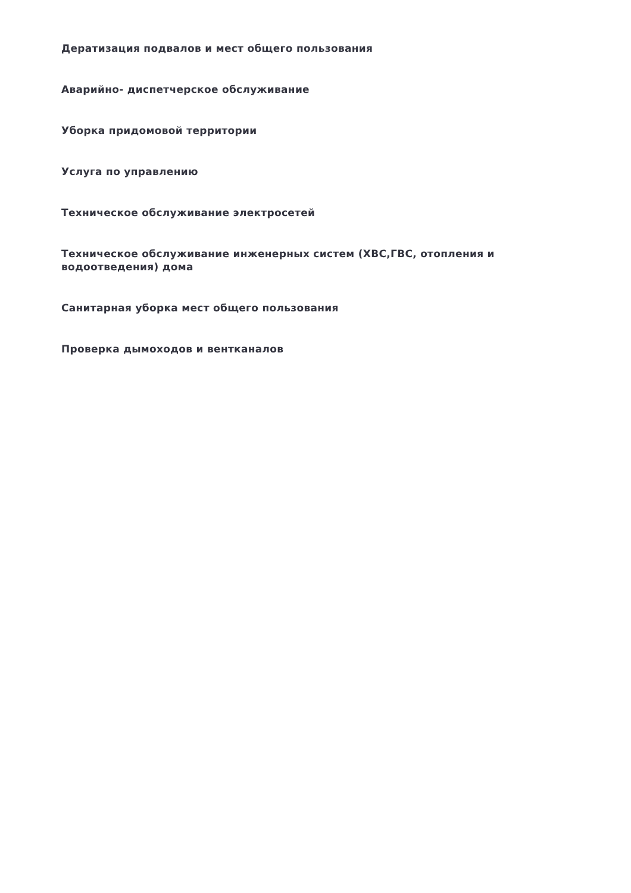Дератизация подвалов и мест общего пользования
Аварийно- диспетчерское обслуживание
Уборка придомовой территории
Услуга по управлению
Техническое обслуживание электросетей
Техническое обслуживание инженерных систем (ХВС,ГВС, отопления и водоотведения) дома
Санитарная уборка мест общего пользования
Проверка дымоходов и вентканалов